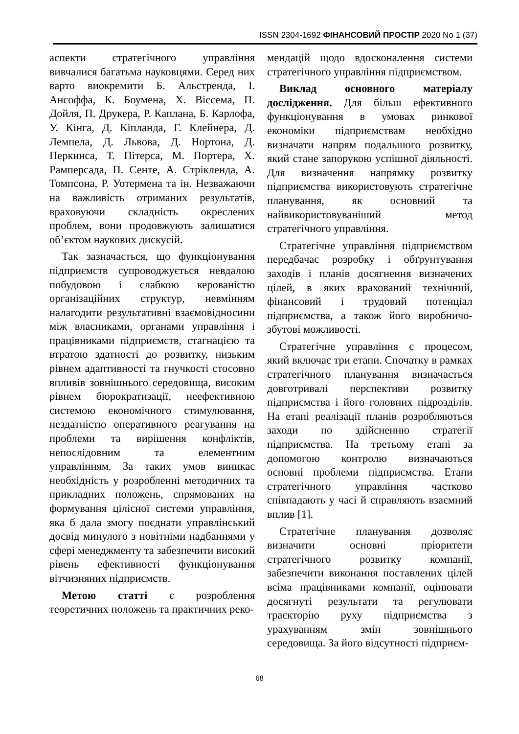ISSN 2304-1692 ФІНАНСОВИЙ ПРОСТІР 2020 No 1 (37)
аспекти стратегічного управління вивчалися багатьма науковцями. Серед них варто виокремити Б. Альстренда, І. Ансоффа, К. Боумена, Х. Віссема, П. Дойля, П. Друкера, Р. Каплана, Б. Карлофа, У. Кінга, Д. Кіпланда, Г. Клейнера, Д. Лемпела, Д. Львова, Д. Нортона, Д. Перкинса, Т. Пітерса, М. Портера, Х. Рамперсада, П. Сенте, А. Стрікленда, А. Томпсона, Р. Уотермена та ін. Незважаючи на важливість отриманих результатів, враховуючи складність окреслених проблем, вони продовжують залишатися об’єктом наукових дискусій.
Так зазначається, що функціонування підприємств супроводжується невдалою побудовою і слабкою керованістю організаційних структур, невмінням налагодити результативні взаємовідносини між власниками, органами управління і працівниками підприємств, стагнацією та втратою здатності до розвитку, низьким рівнем адаптивності та гнучкості стосовно впливів зовнішнього середовища, високим рівнем бюрократизації, неефективною системою економічного стимулювання, нездатністю оперативного реагування на проблеми та вирішення конфліктів, непослідовним та елементним управлінням. За таких умов виникає необхідність у розробленні методичних та прикладних положень, спрямованих на формування цілісної системи управління, яка б дала змогу поєднати управлінський досвід минулого з новітніми надбаннями у сфері менеджменту та забезпечити високий рівень ефективності функціонування вітчизняних підприємств.
Метою статті є розроблення теоретичних положень та практичних реко-
мендацій щодо вдосконалення системи стратегічного управління підприємством.
Виклад основного матеріалу дослідження. Для більш ефективного функціонування в умовах ринкової економіки підприємствам необхідно визначати напрям подальшого розвитку, який стане запорукою успішної діяльності. Для визначення напрямку розвитку підприємства використовують стратегічне планування, як основний та найвикористовуваніший метод стратегічного управління.
Стратегічне управління підприємством передбачає розробку і обґрунтування заходів і планів досягнення визначених цілей, в яких врахований технічний, фінансовий і трудовий потенціал підприємства, а також його виробничо-збутові можливості.
Стратегічне управління є процесом, який включає три етапи. Спочатку в рамках стратегічного планування визначається довготривалі перспективи розвитку підприємства і його головних підрозділів. На етапі реалізації планів розробляються заходи по здійсненню стратегії підприємства. На третьому етапі за допомогою контролю визначаються основні проблеми підприємства. Етапи стратегічного управління частково співпадають у часі й справляють взаємний вплив [1].
Стратегічне планування дозволяє визначити основні пріоритети стратегічного розвитку компанії, забезпечити виконання поставлених цілей всіма працівниками компанії, оцінювати досягнуті результати та регулювати траєкторію руху підприємства з урахуванням змін зовнішнього середовища. За його відсутності підприєм-
68